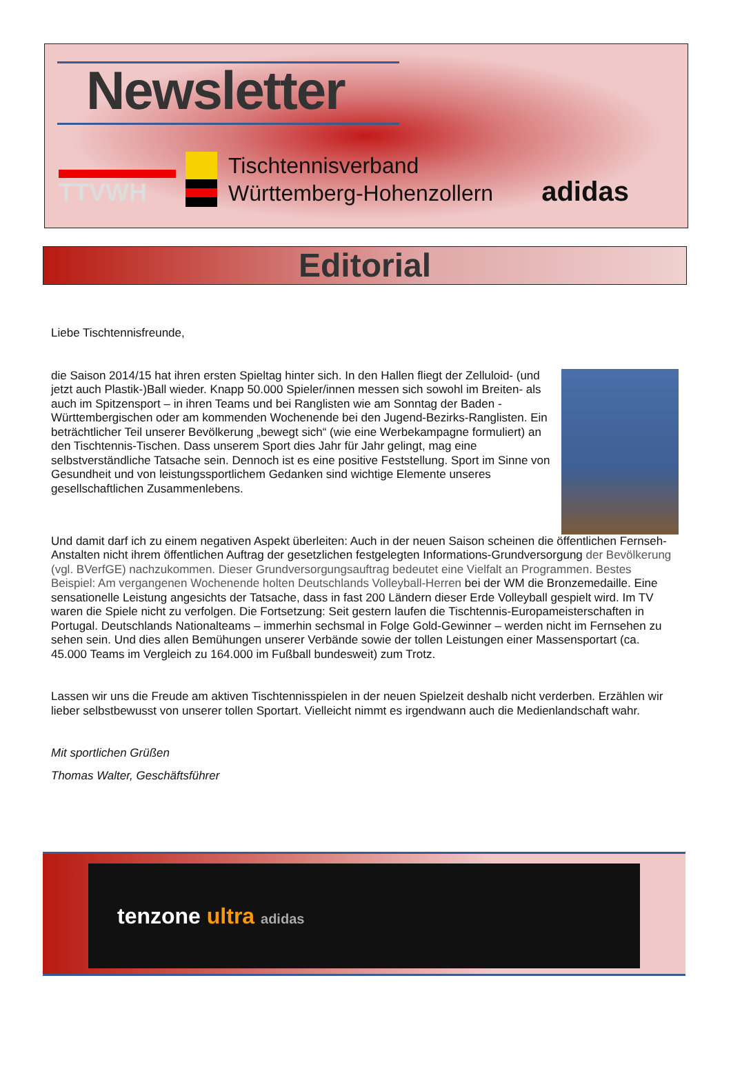Newsletter
TTVWH
Tischtennisverband
Württemberg-Hohenzollern
adidas
Editorial
Liebe Tischtennisfreunde,
die Saison 2014/15 hat ihren ersten Spieltag hinter sich. In den Hallen fliegt der Zelluloid- (und jetzt auch Plastik-)Ball wieder. Knapp 50.000 Spieler/innen messen sich sowohl im Breiten- als auch im Spitzensport – in ihren Teams und bei Ranglisten wie am Sonntag der Baden -Württembergischen oder am kommenden Wochenende bei den Jugend-Bezirks-Ranglisten. Ein beträchtlicher Teil unserer Bevölkerung „bewegt sich“ (wie eine Werbekampagne formuliert) an den Tischtennis-Tischen. Dass unserem Sport dies Jahr für Jahr gelingt, mag eine selbstverständliche Tatsache sein. Dennoch ist es eine positive Feststellung. Sport im Sinne von Gesundheit und von leistungssportlichem Gedanken sind wichtige Elemente unseres gesellschaftlichen Zusammenlebens.
Und damit darf ich zu einem negativen Aspekt überleiten: Auch in der neuen Saison scheinen die öffentlichen Fernseh-Anstalten nicht ihrem öffentlichen Auftrag der gesetzlichen festgelegten Informations-Grundversorgung der Bevölkerung (vgl. BVerfGE) nachzukommen. Dieser Grundversorgungsauftrag bedeutet eine Vielfalt an Programmen. Bestes Beispiel: Am vergangenen Wochenende holten Deutschlands Volleyball-Herren bei der WM die Bronzemedaille. Eine sensationelle Leistung angesichts der Tatsache, dass in fast 200 Ländern dieser Erde Volleyball gespielt wird. Im TV waren die Spiele nicht zu verfolgen. Die Fortsetzung: Seit gestern laufen die Tischtennis-Europameisterschaften in Portugal. Deutschlands Nationalteams – immerhin sechsmal in Folge Gold-Gewinner – werden nicht im Fernsehen zu sehen sein. Und dies allen Bemühungen unserer Verbände sowie der tollen Leistungen einer Massensportart (ca. 45.000 Teams im Vergleich zu 164.000 im Fußball bundesweit) zum Trotz.
Lassen wir uns die Freude am aktiven Tischtennisspielen in der neuen Spielzeit deshalb nicht verderben. Erzählen wir lieber selbstbewusst von unserer tollen Sportart. Vielleicht nimmt es irgendwann auch die Medienlandschaft wahr.
Mit sportlichen Grüßen
Thomas Walter, Geschäftsführer
tenzone ultra adidas